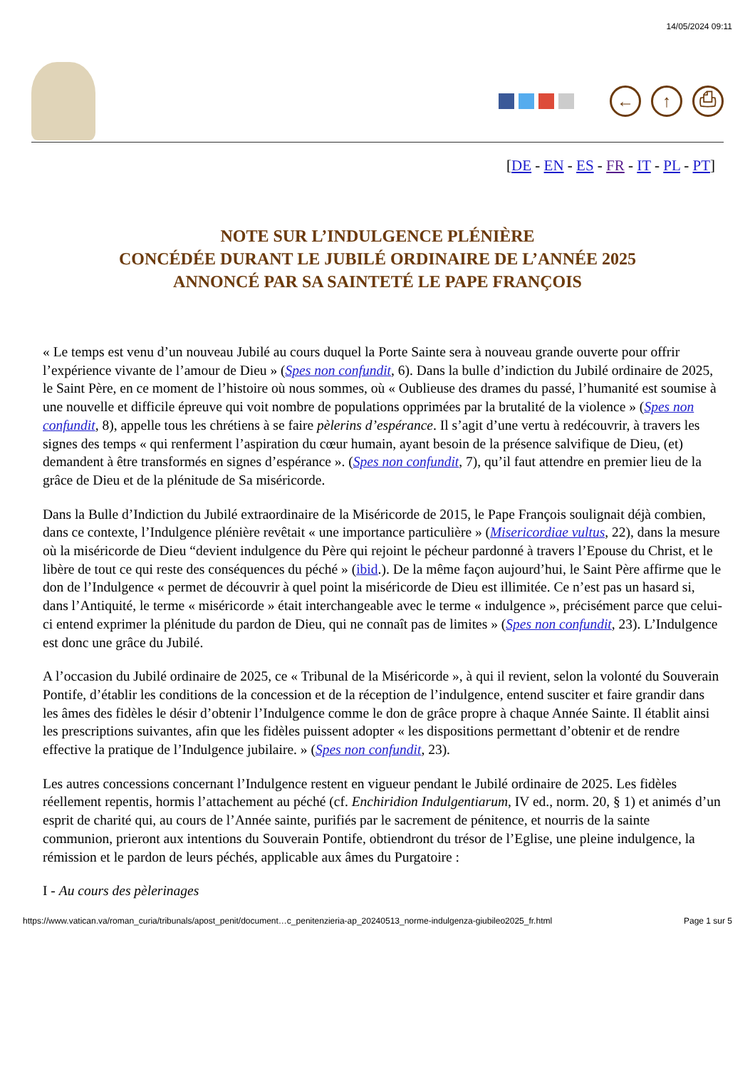14/05/2024 09:11
← ↑ ⎙
[DE - EN - ES - FR - IT - PL - PT]
NOTE SUR L’INDULGENCE PLÉNIÈRE
CONCÉDÉE DURANT LE JUBILÉ ORDINAIRE DE L’ANNÉE 2025
ANNONCÉ PAR SA SAINTETÉ LE PAPE FRANÇOIS
« Le temps est venu d’un nouveau Jubilé au cours duquel la Porte Sainte sera à nouveau grande ouverte pour offrir l’expérience vivante de l’amour de Dieu » (Spes non confundit, 6). Dans la bulle d’indiction du Jubilé ordinaire de 2025, le Saint Père, en ce moment de l’histoire où nous sommes, où « Oublieuse des drames du passé, l’humanité est soumise à une nouvelle et difficile épreuve qui voit nombre de populations opprimées par la brutalité de la violence » (Spes non confundit, 8), appelle tous les chrétiens à se faire pèlerins d’espérance. Il s’agit d’une vertu à redécouvrir, à travers les signes des temps « qui renferment l’aspiration du cœur humain, ayant besoin de la présence salvifique de Dieu, (et) demandent à être transformés en signes d’espérance ». (Spes non confundit, 7), qu’il faut attendre en premier lieu de la grâce de Dieu et de la plénitude de Sa miséricorde.
Dans la Bulle d’Indiction du Jubilé extraordinaire de la Miséricorde de 2015, le Pape François soulignait déjà combien, dans ce contexte, l’Indulgence plénière revêtait « une importance particulière » (Misericordiae vultus, 22), dans la mesure où la miséricorde de Dieu “devient indulgence du Père qui rejoint le pécheur pardonné à travers l’Epouse du Christ, et le libère de tout ce qui reste des conséquences du péché » (ibid.). De la même façon aujourd’hui, le Saint Père affirme que le don de l’Indulgence « permet de découvrir à quel point la miséricorde de Dieu est illimitée. Ce n’est pas un hasard si, dans l’Antiquité, le terme « miséricorde » était interchangeable avec le terme « indulgence », précisément parce que celui-ci entend exprimer la plénitude du pardon de Dieu, qui ne connaît pas de limites » (Spes non confundit, 23). L’Indulgence est donc une grâce du Jubilé.
A l’occasion du Jubilé ordinaire de 2025, ce « Tribunal de la Miséricorde », à qui il revient, selon la volonté du Souverain Pontife, d’établir les conditions de la concession et de la réception de l’indulgence, entend susciter et faire grandir dans les âmes des fidèles le désir d’obtenir l’Indulgence comme le don de grâce propre à chaque Année Sainte. Il établit ainsi les prescriptions suivantes, afin que les fidèles puissent adopter « les dispositions permettant d’obtenir et de rendre effective la pratique de l’Indulgence jubilaire. » (Spes non confundit, 23).
Les autres concessions concernant l’Indulgence restent en vigueur pendant le Jubilé ordinaire de 2025. Les fidèles réellement repentis, hormis l’attachement au péché (cf. Enchiridion Indulgentiarum, IV ed., norm. 20, § 1) et animés d’un esprit de charité qui, au cours de l’Année sainte, purifiés par le sacrement de pénitence, et nourris de la sainte communion, prieront aux intentions du Souverain Pontife, obtiendront du trésor de l’Eglise, une pleine indulgence, la rémission et le pardon de leurs péchés, applicable aux âmes du Purgatoire :
I - Au cours des pèlerinages
https://www.vatican.va/roman_curia/tribunals/apost_penit/document…c_penitenzieria-ap_20240513_norme-indulgenza-giubileo2025_fr.html Page 1 sur 5